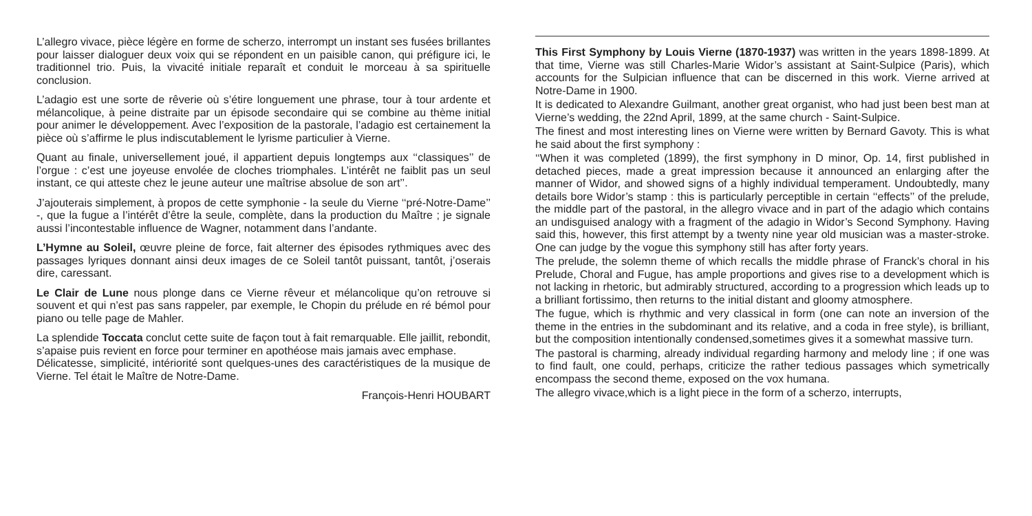L’allegro vivace, pièce légère en forme de scherzo, interrompt un instant ses fusées brillantes pour laisser dialoguer deux voix qui se répondent en un paisible canon, qui préfigure ici, le traditionnel trio. Puis, la vivacité initiale reparaît et conduit le morceau à sa spirituelle conclusion.
L’adagio est une sorte de rêverie où s’étire longuement une phrase, tour à tour ardente et mélancolique, à peine distraite par un épisode secondaire qui se combine au thème initial pour animer le développement. Avec l’exposition de la pastorale, l’adagio est certainement la pièce où s’affirme le plus indiscutablement le lyrisme particulier à Vierne.
Quant au finale, universellement joué, il appartient depuis longtemps aux ‘‘classiques’’ de l’orgue : c’est une joyeuse envolée de cloches triomphales. L’intérêt ne faiblit pas un seul instant, ce qui atteste chez le jeune auteur une maîtrise absolue de son art’’.
J’ajouterais simplement, à propos de cette symphonie - la seule du Vierne ‘‘pré-Notre-Dame’’ -, que la fugue a l’intérêt d’être la seule, complète, dans la production du Maître ; je signale aussi l’incontestable influence de Wagner, notamment dans l’andante.
L’Hymne au Soleil, œuvre pleine de force, fait alterner des épisodes rythmiques avec des passages lyriques donnant ainsi deux images de ce Soleil tantôt puissant, tantôt, j’oserais dire, caressant.
Le Clair de Lune nous plonge dans ce Vierne rêveur et mélancolique qu’on retrouve si souvent et qui n’est pas sans rappeler, par exemple, le Chopin du prélude en ré bémol pour piano ou telle page de Mahler.
La splendide Toccata conclut cette suite de façon tout à fait remarquable. Elle jaillit, rebondit, s’apaise puis revient en force pour terminer en apothéose mais jamais avec emphase.
Délicatesse, simplicité, intériorité sont quelques-unes des caractéristiques de la musique de Vierne. Tel était le Maître de Notre-Dame.
François-Henri HOUBART
This First Symphony by Louis Vierne (1870-1937) was written in the years 1898-1899. At that time, Vierne was still Charles-Marie Widor’s assistant at Saint-Sulpice (Paris), which accounts for the Sulpician influence that can be discerned in this work. Vierne arrived at Notre-Dame in 1900.
It is dedicated to Alexandre Guilmant, another great organist, who had just been best man at Vierne’s wedding, the 22nd April, 1899, at the same church - Saint-Sulpice.
The finest and most interesting lines on Vierne were written by Bernard Gavoty. This is what he said about the first symphony :
‘‘When it was completed (1899), the first symphony in D minor, Op. 14, first published in detached pieces, made a great impression because it announced an enlarging after the manner of Widor, and showed signs of a highly individual temperament. Undoubtedly, many details bore Widor’s stamp : this is particularly perceptible in certain ‘‘effects’’ of the prelude, the middle part of the pastoral, in the allegro vivace and in part of the adagio which contains an undisguised analogy with a fragment of the adagio in Widor’s Second Symphony. Having said this, however, this first attempt by a twenty nine year old musician was a master-stroke. One can judge by the vogue this symphony still has after forty years.
The prelude, the solemn theme of which recalls the middle phrase of Franck’s choral in his Prelude, Choral and Fugue, has ample proportions and gives rise to a development which is not lacking in rhetoric, but admirably structured, according to a progression which leads up to a brilliant fortissimo, then returns to the initial distant and gloomy atmosphere.
The fugue, which is rhythmic and very classical in form (one can note an inversion of the theme in the entries in the subdominant and its relative, and a coda in free style), is brilliant, but the composition intentionally condensed,sometimes gives it a somewhat massive turn.
The pastoral is charming, already individual regarding harmony and melody line ; if one was to find fault, one could, perhaps, criticize the rather tedious passages which symetrically encompass the second theme, exposed on the vox humana.
The allegro vivace,which is a light piece in the form of a scherzo, interrupts,